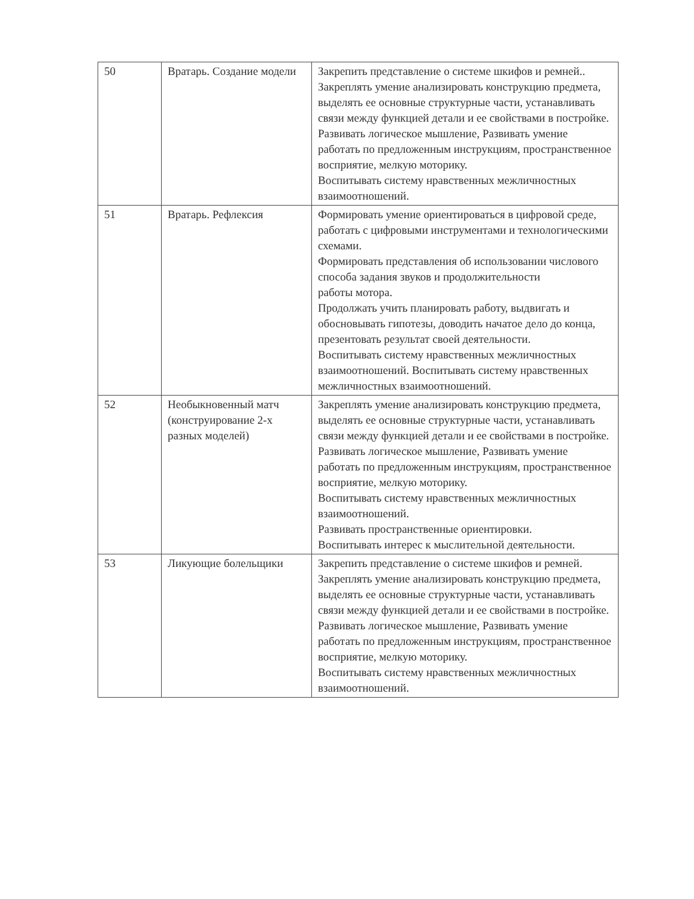| 50 | Вратарь. Создание модели | Закрепить представление о системе шкифов и ремней.. Закреплять умение анализировать конструкцию предмета, выделять ее основные структурные части, устанавливать связи между функцией детали и ее свойствами в постройке. Развивать логическое мышление, Развивать умение работать по предложенным инструкциям, пространственное восприятие, мелкую моторику. Воспитывать систему нравственных межличностных взаимоотношений. |
| 51 | Вратарь. Рефлексия | Формировать умение ориентироваться в цифровой среде, работать с цифровыми инструментами и технологическими схемами. Формировать представления об использовании числового способа задания звуков и продолжительности работы мотора. Продолжать учить планировать работу, выдвигать и обосновывать гипотезы, доводить начатое дело до конца, презентовать результат своей деятельности. Воспитывать систему нравственных межличностных взаимоотношений. Воспитывать систему нравственных межличностных взаимоотношений. |
| 52 | Необыкновенный матч (конструирование 2-х разных моделей) | Закреплять умение анализировать конструкцию предмета, выделять ее основные структурные части, устанавливать связи между функцией детали и ее свойствами в постройке. Развивать логическое мышление, Развивать умение работать по предложенным инструкциям, пространственное восприятие, мелкую моторику. Воспитывать систему нравственных межличностных взаимоотношений. Развивать пространственные ориентировки. Воспитывать интерес к мыслительной деятельности. |
| 53 | Ликующие болельщики | Закрепить представление о системе шкифов и ремней. Закреплять умение анализировать конструкцию предмета, выделять ее основные структурные части, устанавливать связи между функцией детали и ее свойствами в постройке. Развивать логическое мышление, Развивать умение работать по предложенным инструкциям, пространственное восприятие, мелкую моторику. Воспитывать систему нравственных межличностных взаимоотношений. |